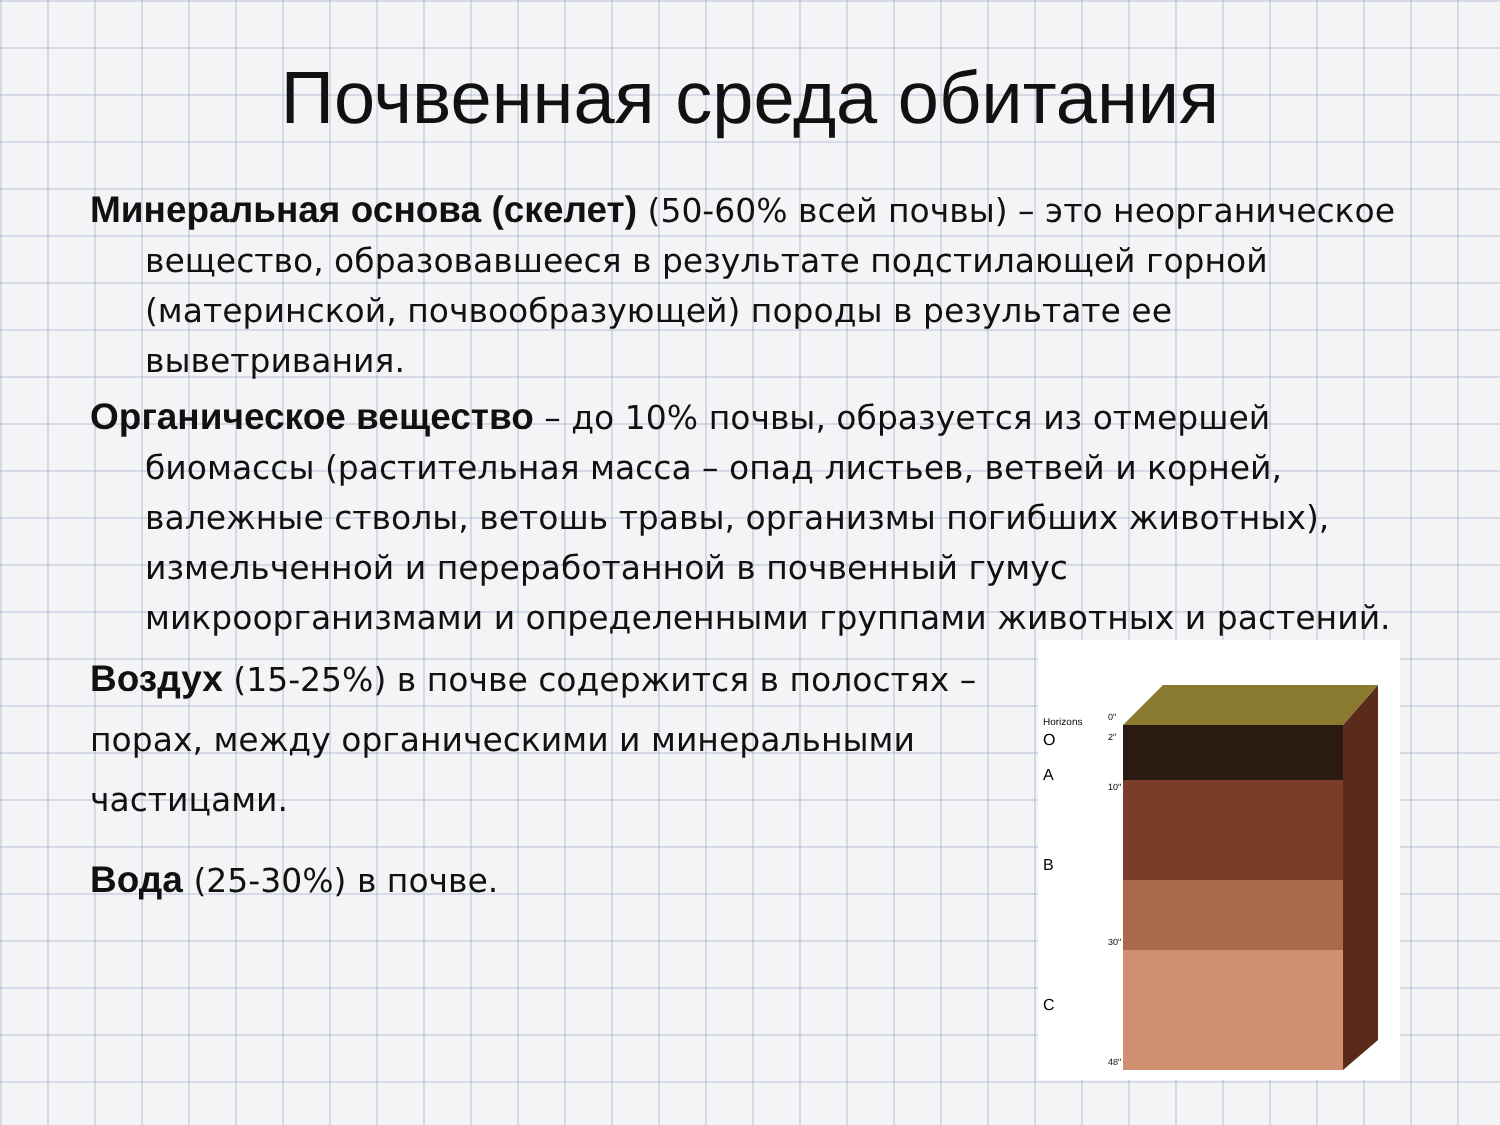Почвенная среда обитания
Минеральная основа (скелет) (50-60% всей почвы) – это неорганическое вещество, образовавшееся в результате подстилающей горной (материнской, почвообразующей) породы в результате ее выветривания.
Органическое вещество – до 10% почвы, образуется из отмершей биомассы (растительная масса – опад листьев, ветвей и корней, валежные стволы, ветошь травы, организмы погибших животных), измельченной и переработанной в почвенный гумус микроорганизмами и определенными группами животных и растений.
Воздух (15-25%) в почве содержится в полостях – порах, между органическими и минеральными частицами.
Вода (25-30%) в почве.
Horizons
O
A
B
C
0"
2"
10"
30"
48"